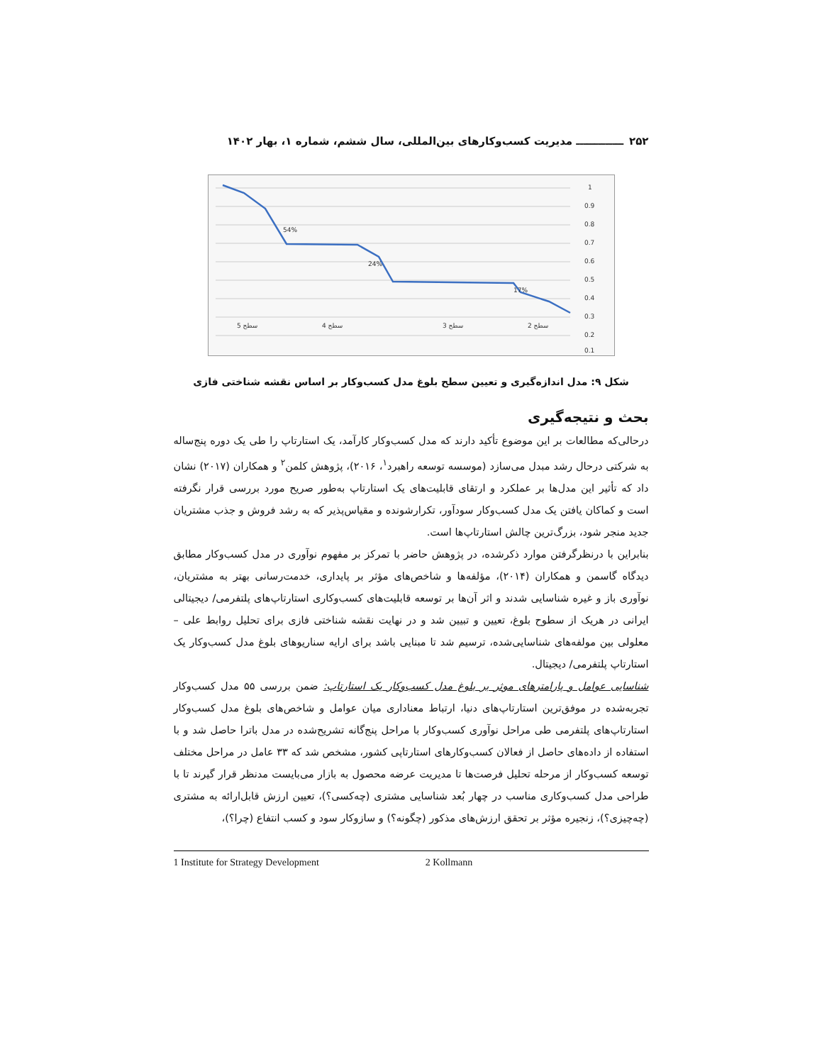۲۵۲ ـــــــــــــ مدیریت کسب‌وکارهای بین‌المللی، سال ششم، شماره ۱، بهار ۱۴۰۲
1
0.9
0.8
0.7
0.6
0.5
0.4
0.3
0.2
0.1
54%
24%
17%
سطح 5
سطح 4
سطح 3
سطح 2
شکل ۹: مدل اندازه‌گیری و تعیین سطح بلوغ مدل کسب‌وکار بر اساس نقشه شناختی فازی
بحث و نتیجه‌گیری
درحالی‌که مطالعات بر این موضوع تأکید دارند که مدل کسب‌وکار کارآمد، یک استارتاپ را طی یک دوره پنج‌ساله به شرکتی درحال رشد مبدل می‌سازد (موسسه توسعه راهبرد<sup>۱</sup>، ۲۰۱۶)، پژوهش کلمن<sup>۲</sup> و همکاران (۲۰۱۷) نشان داد که تأثیر این مدل‌ها بر عملکرد و ارتقای قابلیت‌های یک استارتاپ به‌طور صریح مورد بررسی قرار نگرفته است و کماکان یافتن یک مدل کسب‌وکار سودآور، تکرارشونده و مقیاس‌پذیر که به رشد فروش و جذب مشتریان جدید منجر شود، بزرگ‌ترین چالش استارتاپ‌ها است.
بنابراین با درنظرگرفتن موارد ذکرشده، در پژوهش حاضر با تمرکز بر مفهوم نوآوری در مدل کسب‌وکار مطابق دیدگاه گاسمن و همکاران (۲۰۱۴)، مؤلفه‌ها و شاخص‌های مؤثر بر پایداری، خدمت‌رسانی بهتر به مشتریان، نوآوری باز و غیره شناسایی شدند و اثر آن‌ها بر توسعه قابلیت‌های کسب‌وکاری استارتاپ‌های پلتفرمی/ دیجیتالی ایرانی در هریک از سطوح بلوغ، تعیین و تبیین شد و در نهایت نقشه شناختی فازی برای تحلیل روابط علی – معلولی بین مولفه‌های شناسایی‌شده، ترسیم شد تا مبنایی باشد برای ارایه سناریوهای بلوغ مدل کسب‌وکار یک استارتاپ پلتفرمی/ دیجیتال.
شناسایی عوامل و پارامترهای موثر بر بلوغ مدل کسب‌وکار یک استارتاپ: ضمن بررسی ۵۵ مدل کسب‌وکار تجربه‌شده در موفق‌ترین استارتاپ‌های دنیا، ارتباط معناداری میان عوامل و شاخص‌های بلوغ مدل کسب‌وکار استارتاپ‌های پلتفرمی طی مراحل نوآوری کسب‌وکار با مراحل پنج‌گانه تشریح‌شده در مدل باترا حاصل شد و با استفاده از داده‌های حاصل از فعالان کسب‌وکارهای استارتاپی کشور، مشخص شد که ۳۳ عامل در مراحل مختلف توسعه کسب‌وکار از مرحله تحلیل فرصت‌ها تا مدیریت عرضه محصول به بازار می‌بایست مدنظر قرار گیرند تا با طراحی مدل کسب‌وکاری مناسب در چهار بُعد شناسایی مشتری (چه‌کسی؟)، تعیین ارزش قابل‌ارائه به مشتری (چه‌چیزی؟)، زنجیره مؤثر بر تحقق ارزش‌های مذکور (چگونه؟) و سازوکار سود و کسب انتفاع (چرا؟)،
1 Institute for Strategy Development 2 Kollmann